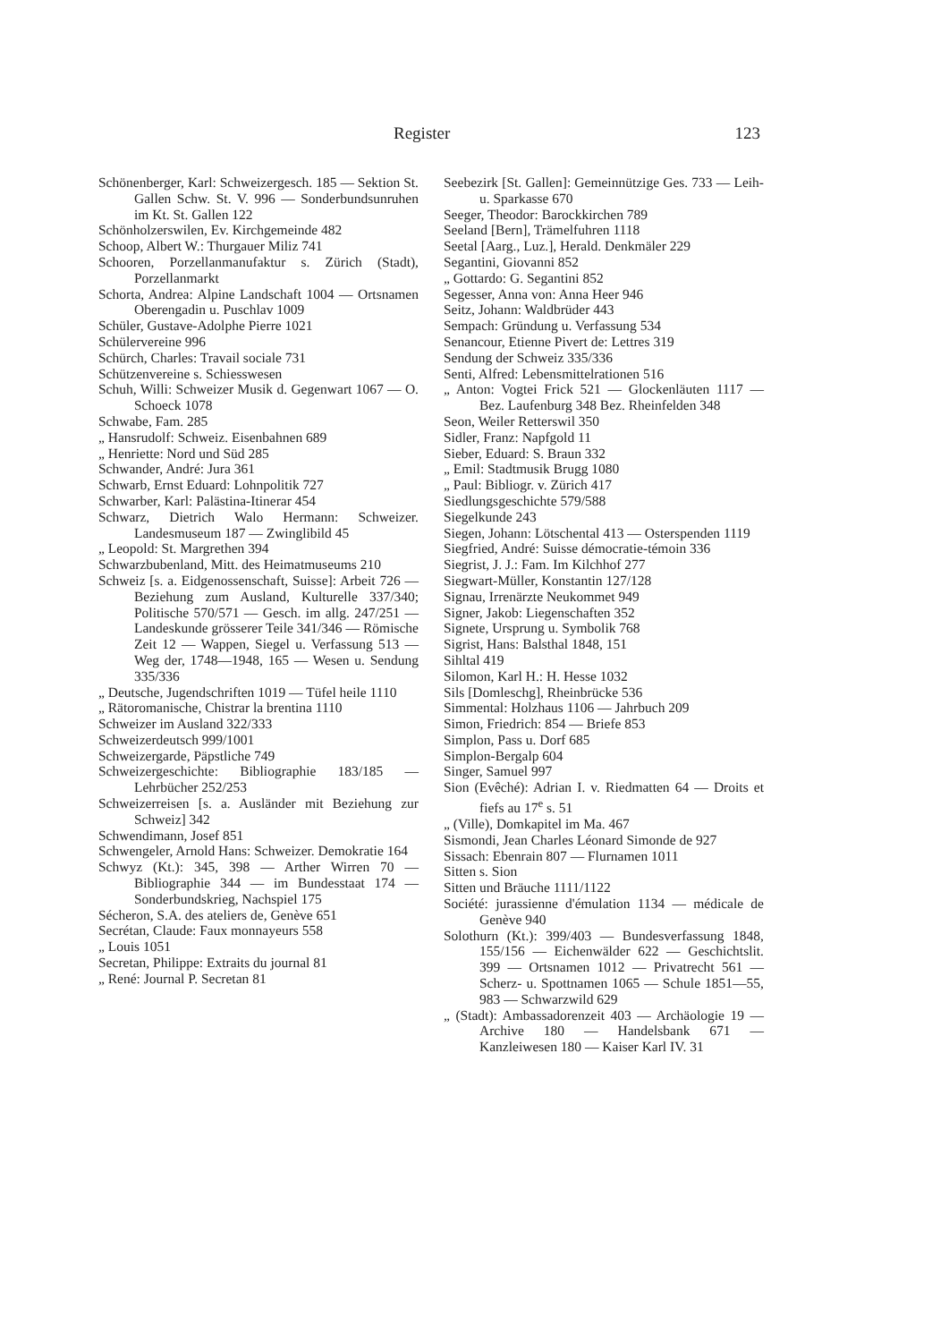Register 123
Schönenberger, Karl: Schweizergesch. 185 — Sektion St. Gallen Schw. St. V. 996 — Sonderbundsunruhen im Kt. St. Gallen 122
Schönholzerswilen, Ev. Kirchgemeinde 482
Schoop, Albert W.: Thurgauer Miliz 741
Schooren, Porzellanmanufaktur s. Zürich (Stadt), Porzellanmarkt
Schorta, Andrea: Alpine Landschaft 1004 — Ortsnamen Oberengadin u. Puschlav 1009
Schüler, Gustave-Adolphe Pierre 1021
Schülervereine 996
Schürch, Charles: Travail sociale 731
Schützenvereine s. Schiesswesen
Schuh, Willi: Schweizer Musik d. Gegenwart 1067 — O. Schoeck 1078
Schwabe, Fam. 285
„ Hansrudolf: Schweiz. Eisenbahnen 689
„ Henriette: Nord und Süd 285
Schwander, André: Jura 361
Schwarb, Ernst Eduard: Lohnpolitik 727
Schwarber, Karl: Palästina-Itinerar 454
Schwarz, Dietrich Walo Hermann: Schweizer. Landesmuseum 187 — Zwinglibild 45
„ Leopold: St. Margrethen 394
Schwarzbubenland, Mitt. des Heimatmuseums 210
Schweiz [s. a. Eidgenossenschaft, Suisse]: Arbeit 726 — Beziehung zum Ausland, Kulturelle 337/340; Politische 570/571 — Gesch. im allg. 247/251 — Landeskunde grösserer Teile 341/346 — Römische Zeit 12 — Wappen, Siegel u. Verfassung 513 — Weg der, 1748—1948, 165 — Wesen u. Sendung 335/336
„ Deutsche, Jugendschriften 1019 — Tüfel heile 1110
„ Rätoromanische, Chistrar la brentina 1110
Schweizer im Ausland 322/333
Schweizerdeutsch 999/1001
Schweizergarde, Päpstliche 749
Schweizergeschichte: Bibliographie 183/185 — Lehrbücher 252/253
Schweizerreisen [s. a. Ausländer mit Beziehung zur Schweiz] 342
Schwendimann, Josef 851
Schwengeler, Arnold Hans: Schweizer. Demokratie 164
Schwyz (Kt.): 345, 398 — Arther Wirren 70 — Bibliographie 344 — im Bundesstaat 174 — Sonderbundskrieg, Nachspiel 175
Sécheron, S.A. des ateliers de, Genève 651
Secrétan, Claude: Faux monnayeurs 558
„ Louis 1051
Secretan, Philippe: Extraits du journal 81
„ René: Journal P. Secretan 81
Seebezirk [St. Gallen]: Gemeinnützige Ges. 733 — Leih- u. Sparkasse 670
Seeger, Theodor: Barockkirchen 789
Seeland [Bern], Trämelfuhren 1118
Seetal [Aarg., Luz.], Herald. Denkmäler 229
Segantini, Giovanni 852
„ Gottardo: G. Segantini 852
Segesser, Anna von: Anna Heer 946
Seitz, Johann: Waldbrüder 443
Sempach: Gründung u. Verfassung 534
Senancour, Etienne Pivert de: Lettres 319
Sendung der Schweiz 335/336
Senti, Alfred: Lebensmittelrationen 516
„ Anton: Vogtei Frick 521 — Glockenläuten 1117 — Bez. Laufenburg 348 Bez. Rheinfelden 348
Seon, Weiler Retterswil 350
Sidler, Franz: Napfgold 11
Sieber, Eduard: S. Braun 332
„ Emil: Stadtmusik Brugg 1080
„ Paul: Bibliogr. v. Zürich 417
Siedlungsgeschichte 579/588
Siegelkunde 243
Siegen, Johann: Lötschental 413 — Osterspenden 1119
Siegfried, André: Suisse démocratie-témoin 336
Siegrist, J. J.: Fam. Im Kilchhof 277
Siegwart-Müller, Konstantin 127/128
Signau, Irrenärzte Neukommet 949
Signer, Jakob: Liegenschaften 352
Signete, Ursprung u. Symbolik 768
Sigrist, Hans: Balsthal 1848, 151
Sihltal 419
Silomon, Karl H.: H. Hesse 1032
Sils [Domleschg], Rheinbrücke 536
Simmental: Holzhaus 1106 — Jahrbuch 209
Simon, Friedrich: 854 — Briefe 853
Simplon, Pass u. Dorf 685
Simplon-Bergalp 604
Singer, Samuel 997
Sion (Evêché): Adrian I. v. Riedmatten 64 — Droits et fiefs au 17<sup>e</sup> s. 51
„ (Ville), Domkapitel im Ma. 467
Sismondi, Jean Charles Léonard Simonde de 927
Sissach: Ebenrain 807 — Flurnamen 1011
Sitten s. Sion
Sitten und Bräuche 1111/1122
Société: jurassienne d'émulation 1134 — médicale de Genève 940
Solothurn (Kt.): 399/403 — Bundesverfassung 1848, 155/156 — Eichenwälder 622 — Geschichtslit. 399 — Ortsnamen 1012 — Privatrecht 561 — Scherz- u. Spottnamen 1065 — Schule 1851—55, 983 — Schwarzwild 629
„ (Stadt): Ambassadorenzeit 403 — Archäologie 19 — Archive 180 — Handelsbank 671 — Kanzleiwesen 180 — Kaiser Karl IV. 31